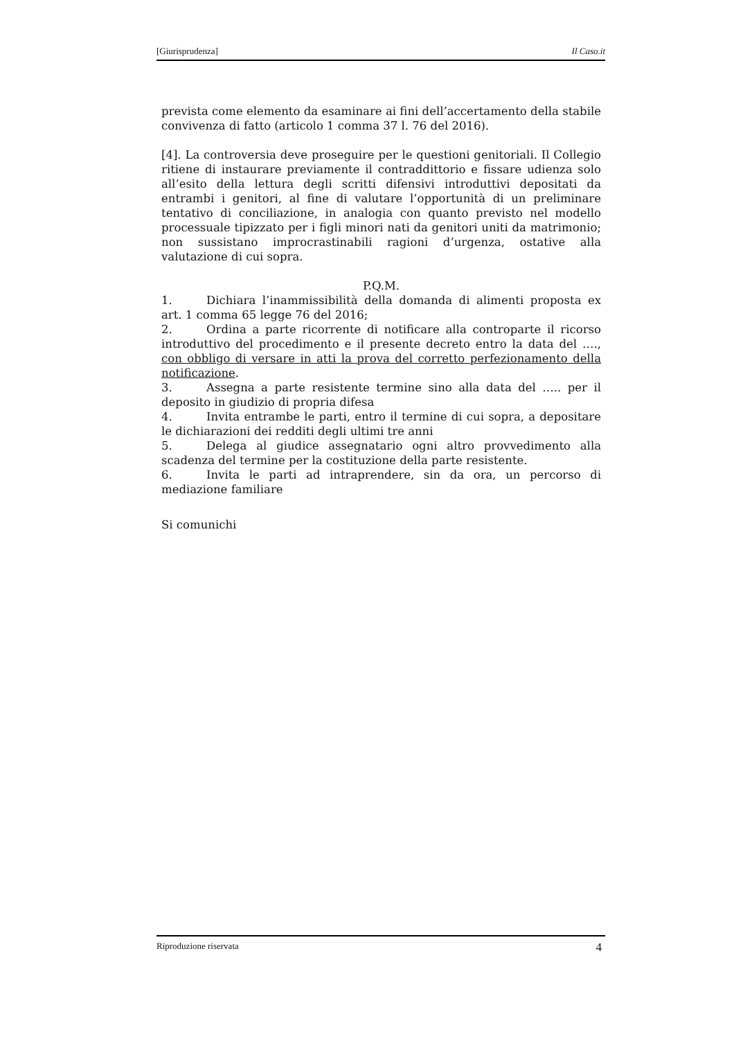[Giurisprudenza] Il Caso.it
prevista come elemento da esaminare ai fini dell’accertamento della stabile convivenza di fatto (articolo 1 comma 37 l. 76 del 2016).
[4]. La controversia deve proseguire per le questioni genitoriali. Il Collegio ritiene di instaurare previamente il contraddittorio e fissare udienza solo all’esito della lettura degli scritti difensivi introduttivi depositati da entrambi i genitori, al fine di valutare l’opportunità di un preliminare tentativo di conciliazione, in analogia con quanto previsto nel modello processuale tipizzato per i figli minori nati da genitori uniti da matrimonio; non sussistano improcrastinabili ragioni d’urgenza, ostative alla valutazione di cui sopra.
P.Q.M.
1. Dichiara l’inammissibilità della domanda di alimenti proposta ex art. 1 comma 65 legge 76 del 2016;
2. Ordina a parte ricorrente di notificare alla controparte il ricorso introduttivo del procedimento e il presente decreto entro la data del …., con obbligo di versare in atti la prova del corretto perfezionamento della notificazione.
3. Assegna a parte resistente termine sino alla data del ….. per il deposito in giudizio di propria difesa
4. Invita entrambe le parti, entro il termine di cui sopra, a depositare le dichiarazioni dei redditi degli ultimi tre anni
5. Delega al giudice assegnatario ogni altro provvedimento alla scadenza del termine per la costituzione della parte resistente.
6. Invita le parti ad intraprendere, sin da ora, un percorso di mediazione familiare
Si comunichi
Riproduzione riservata 4